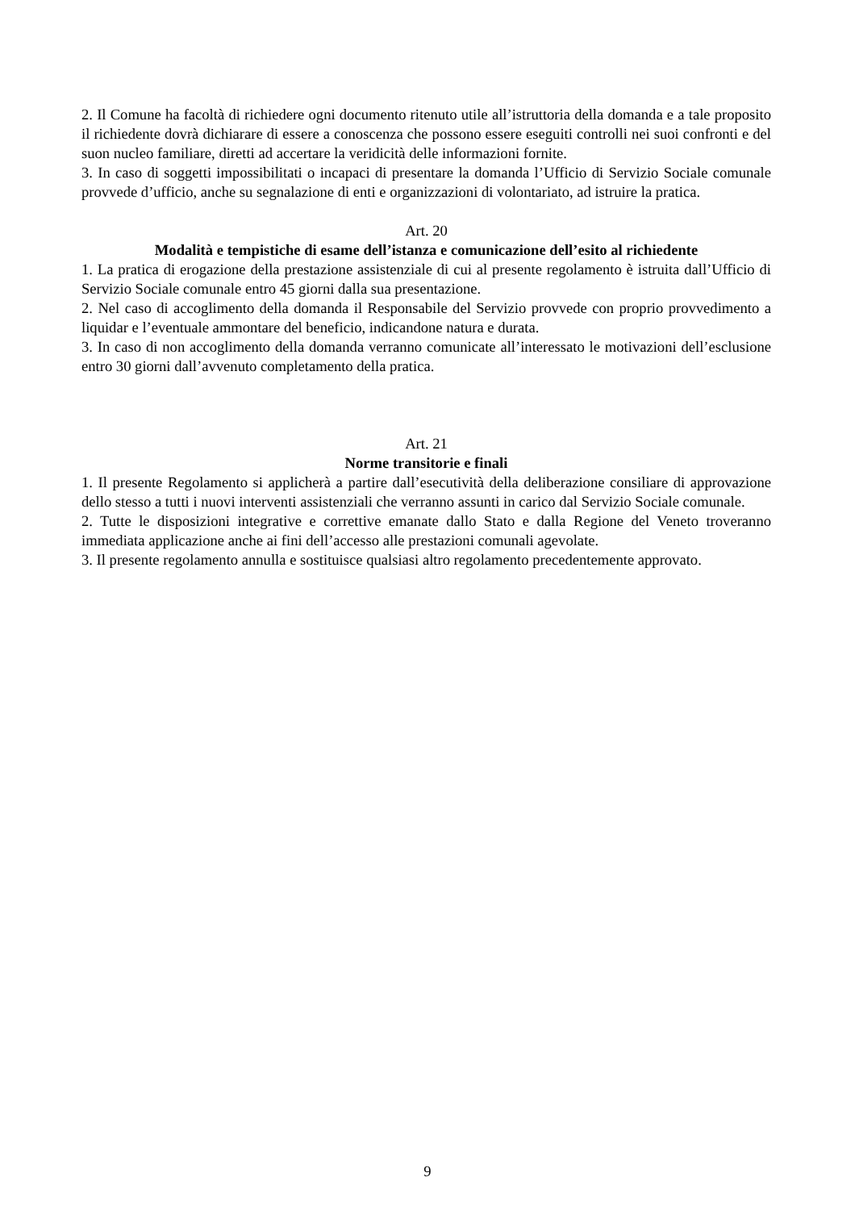2. Il Comune ha facoltà di richiedere ogni documento ritenuto utile all’istruttoria della domanda e a tale proposito il richiedente dovrà dichiarare di essere a conoscenza che possono essere eseguiti controlli nei suoi confronti e del suon nucleo familiare, diretti ad accertare la veridicità delle informazioni fornite.
3. In caso di soggetti impossibilitati o incapaci di presentare la domanda l’Ufficio di Servizio Sociale comunale provvede d’ufficio, anche su segnalazione di enti e organizzazioni di volontariato, ad istruire la pratica.
Art. 20
Modalità e tempistiche di esame dell’istanza e comunicazione dell’esito al richiedente
1. La pratica di erogazione della prestazione assistenziale di cui al presente regolamento è istruita dall’Ufficio di Servizio Sociale comunale entro 45 giorni dalla sua presentazione.
2. Nel caso di accoglimento della domanda il Responsabile del Servizio provvede con proprio provvedimento a liquidar e l’eventuale ammontare del beneficio, indicandone natura e durata.
3. In caso di non accoglimento della domanda verranno comunicate all’interessato le motivazioni dell’esclusione entro 30 giorni dall’avvenuto completamento della pratica.
Art. 21
Norme transitorie e finali
1. Il presente Regolamento si applicherà a partire dall’esecutività della deliberazione consiliare di approvazione dello stesso a tutti i nuovi interventi assistenziali che verranno assunti in carico dal Servizio Sociale comunale.
2. Tutte le disposizioni integrative e correttive emanate dallo Stato e dalla Regione del Veneto troveranno immediata applicazione anche ai fini dell’accesso alle prestazioni comunali agevolate.
3. Il presente regolamento annulla e sostituisce qualsiasi altro regolamento precedentemente approvato.
9